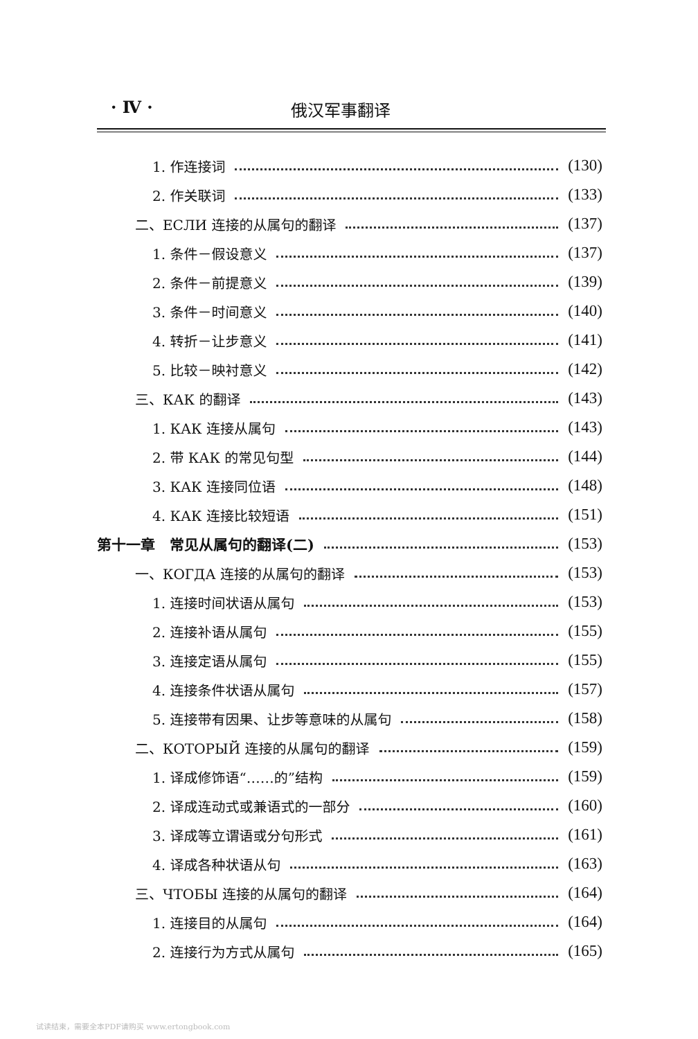· Ⅳ · 俄汉军事翻译
1. 作连接词 (130)
2. 作关联词 (133)
二、ЕСЛИ 连接的从属句的翻译 (137)
1. 条件－假设意义 (137)
2. 条件－前提意义 (139)
3. 条件－时间意义 (140)
4. 转折－让步意义 (141)
5. 比较－映衬意义 (142)
三、КАК 的翻译 (143)
1. КАК 连接从属句 (143)
2. 带 КАК 的常见句型 (144)
3. КАК 连接同位语 (148)
4. КАК 连接比较短语 (151)
第十一章　常见从属句的翻译(二) (153)
一、КОГДА 连接的从属句的翻译 (153)
1. 连接时间状语从属句 (153)
2. 连接补语从属句 (155)
3. 连接定语从属句 (155)
4. 连接条件状语从属句 (157)
5. 连接带有因果、让步等意味的从属句 (158)
二、КОТОРЫЙ 连接的从属句的翻译 (159)
1. 译成修饰语“……的”结构 (159)
2. 译成连动式或兼语式的一部分 (160)
3. 译成等立谓语或分句形式 (161)
4. 译成各种状语从句 (163)
三、ЧТОБЫ 连接的从属句的翻译 (164)
1. 连接目的从属句 (164)
2. 连接行为方式从属句 (165)
试读结束，需要全本PDF请购买 www.ertongbook.com